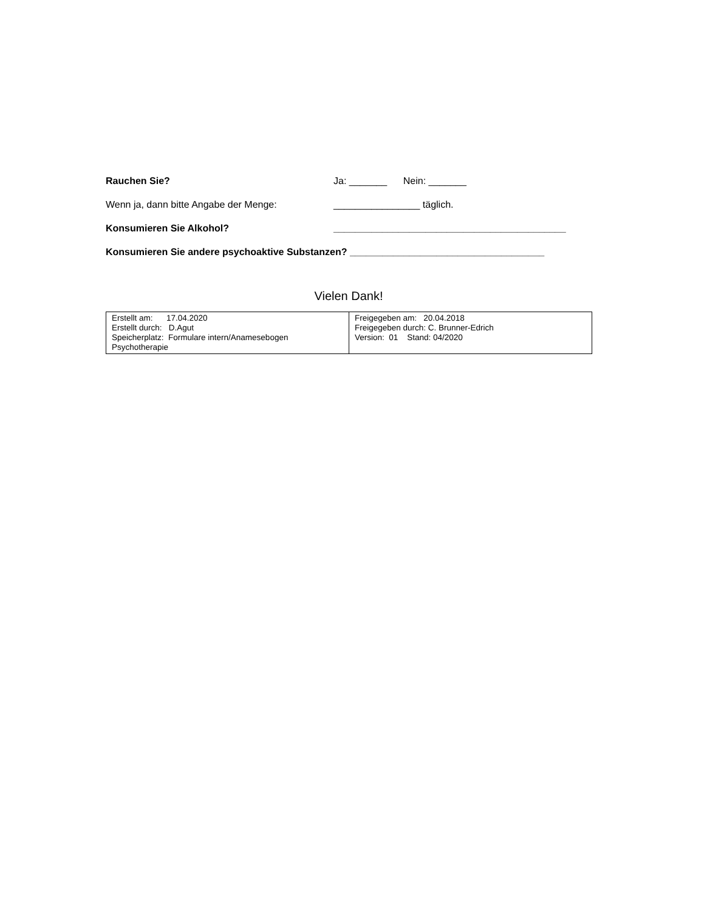Rauchen Sie? Ja: _______ Nein: _______
Wenn ja, dann bitte Angabe der Menge: ________________ täglich.
Konsumieren Sie Alkohol? ___________________________________________
Konsumieren Sie andere psychoaktive Substanzen? ____________________________________
Vielen Dank!
| Erstellt am: 17.04.2020 Erstellt durch: D.Agut Speicherplatz: Formulare intern/Anamesebogen Psychotherapie | Freigegeben am: 20.04.2018 Freigegeben durch: C. Brunner-Edrich Version: 01 Stand: 04/2020 |